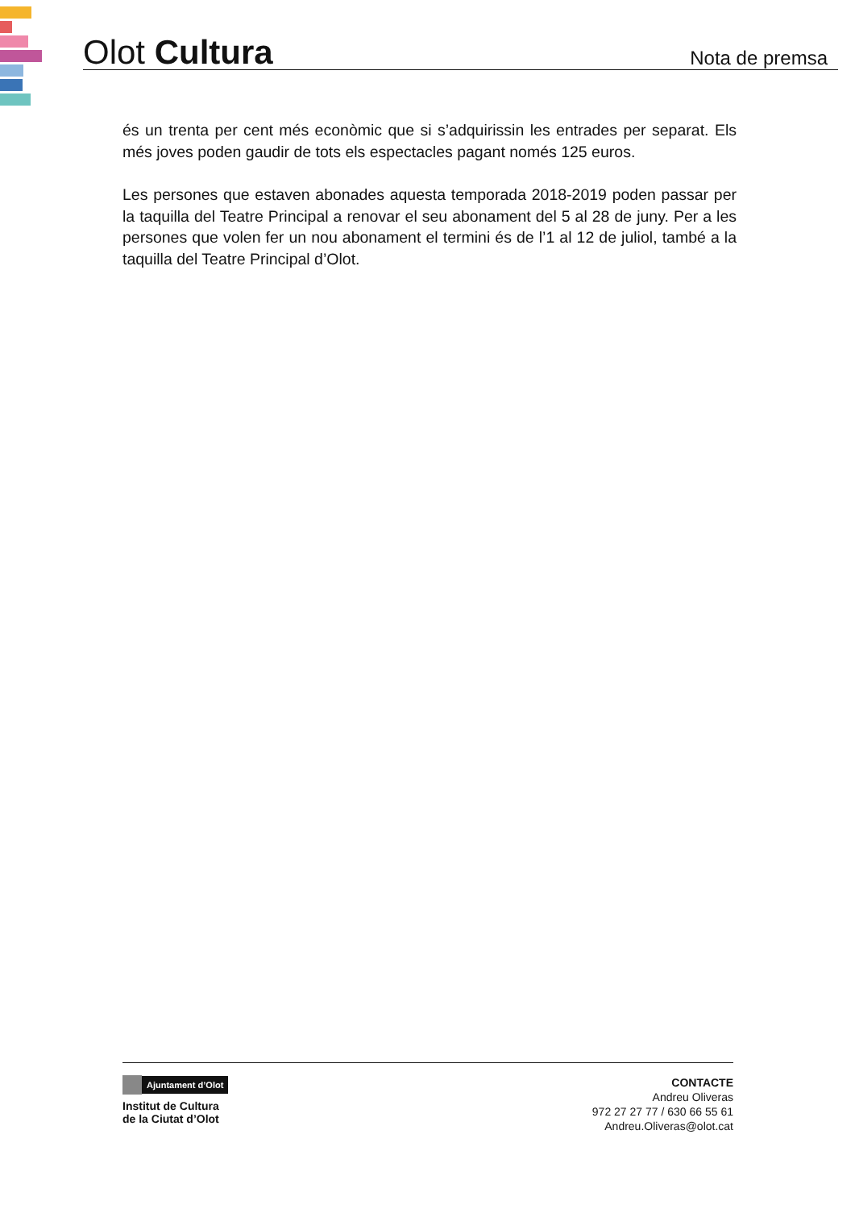Olot Cultura
Nota de premsa
és un trenta per cent més econòmic que si s’adquirissin les entrades per separat. Els més joves poden gaudir de tots els espectacles pagant només 125 euros.
Les persones que estaven abonades aquesta temporada 2018-2019 poden passar per la taquilla del Teatre Principal a renovar el seu abonament del 5 al 28 de juny. Per a les persones que volen fer un nou abonament el termini és de l’1 al 12 de juliol, també a la taquilla del Teatre Principal d’Olot.
Ajuntament d’Olot
Institut de Cultura
de la Ciutat d’Olot
CONTACTE
Andreu Oliveras
972 27 27 77 / 630 66 55 61
Andreu.Oliveras@olot.cat